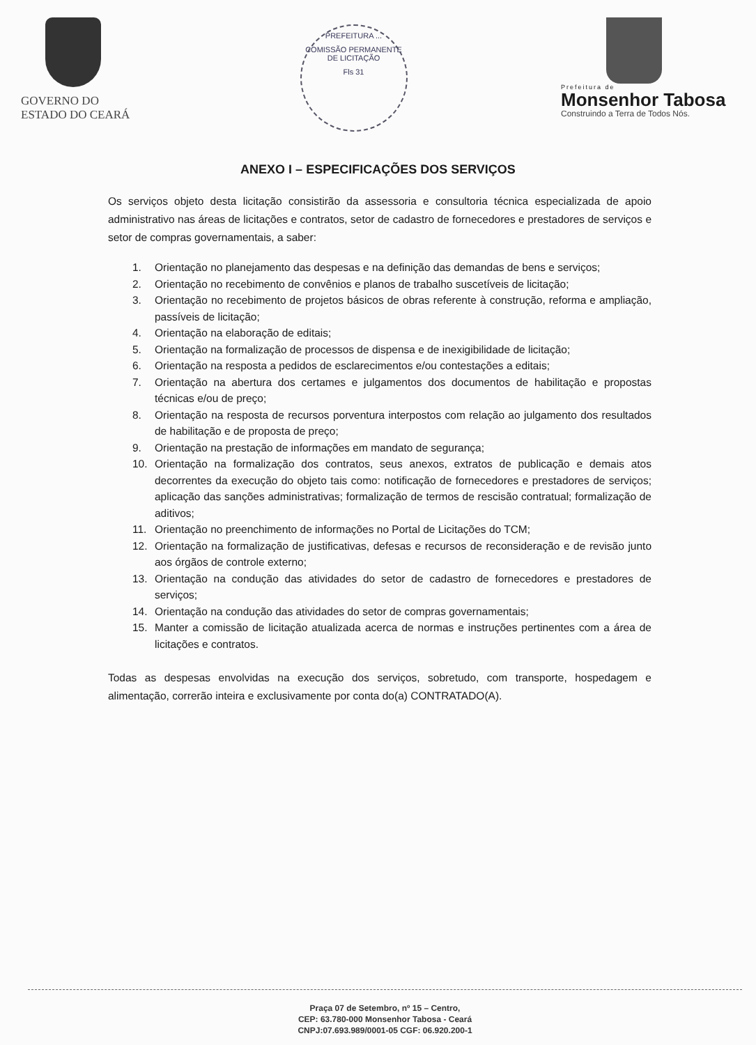GOVERNO DO
ESTADO DO CEARÁ
PREFEITURA ...
COMISSÃO PERMANENTE DE LICITAÇÃO
Fls 31
Prefeitura de
Monsenhor Tabosa
Construindo a Terra de Todos Nós.
ANEXO I – ESPECIFICAÇÕES DOS SERVIÇOS
Os serviços objeto desta licitação consistirão da assessoria e consultoria técnica especializada de apoio administrativo nas áreas de licitações e contratos, setor de cadastro de fornecedores e prestadores de serviços e setor de compras governamentais, a saber:
1. Orientação no planejamento das despesas e na definição das demandas de bens e serviços;
2. Orientação no recebimento de convênios e planos de trabalho suscetíveis de licitação;
3. Orientação no recebimento de projetos básicos de obras referente à construção, reforma e ampliação, passíveis de licitação;
4. Orientação na elaboração de editais;
5. Orientação na formalização de processos de dispensa e de inexigibilidade de licitação;
6. Orientação na resposta a pedidos de esclarecimentos e/ou contestações a editais;
7. Orientação na abertura dos certames e julgamentos dos documentos de habilitação e propostas técnicas e/ou de preço;
8. Orientação na resposta de recursos porventura interpostos com relação ao julgamento dos resultados de habilitação e de proposta de preço;
9. Orientação na prestação de informações em mandato de segurança;
10. Orientação na formalização dos contratos, seus anexos, extratos de publicação e demais atos decorrentes da execução do objeto tais como: notificação de fornecedores e prestadores de serviços; aplicação das sanções administrativas; formalização de termos de rescisão contratual; formalização de aditivos;
11. Orientação no preenchimento de informações no Portal de Licitações do TCM;
12. Orientação na formalização de justificativas, defesas e recursos de reconsideração e de revisão junto aos órgãos de controle externo;
13. Orientação na condução das atividades do setor de cadastro de fornecedores e prestadores de serviços;
14. Orientação na condução das atividades do setor de compras governamentais;
15. Manter a comissão de licitação atualizada acerca de normas e instruções pertinentes com a área de licitações e contratos.
Todas as despesas envolvidas na execução dos serviços, sobretudo, com transporte, hospedagem e alimentação, correrão inteira e exclusivamente por conta do(a) CONTRATADO(A).
Praça 07 de Setembro, nº 15 – Centro,
CEP: 63.780-000 Monsenhor Tabosa - Ceará
CNPJ:07.693.989/0001-05 CGF: 06.920.200-1